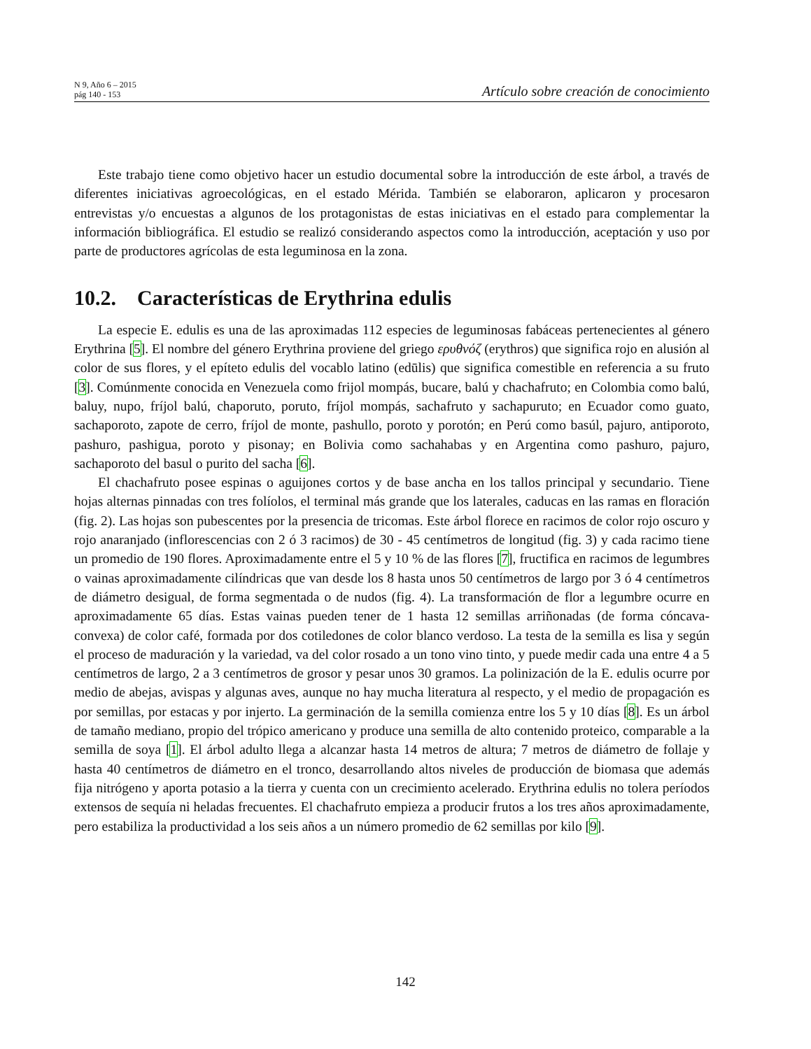N 9, Año 6 – 2015
pág 140 - 153
Artículo sobre creación de conocimiento
Este trabajo tiene como objetivo hacer un estudio documental sobre la introducción de este árbol, a través de diferentes iniciativas agroecológicas, en el estado Mérida. También se elaboraron, aplicaron y procesaron entrevistas y/o encuestas a algunos de los protagonistas de estas iniciativas en el estado para complementar la información bibliográfica. El estudio se realizó considerando aspectos como la introducción, aceptación y uso por parte de productores agrícolas de esta leguminosa en la zona.
10.2. Características de Erythrina edulis
La especie E. edulis es una de las aproximadas 112 especies de leguminosas fabáceas pertenecientes al género Erythrina [5]. El nombre del género Erythrina proviene del griego ερυθνόζ (erythros) que significa rojo en alusión al color de sus flores, y el epíteto edulis del vocablo latino (edūlis) que significa comestible en referencia a su fruto [3]. Comúnmente conocida en Venezuela como frijol mompás, bucare, balú y chachafruto; en Colombia como balú, baluy, nupo, fríjol balú, chaporuto, poruto, fríjol mompás, sachafruto y sachapuruto; en Ecuador como guato, sachaporoto, zapote de cerro, fríjol de monte, pashullo, poroto y porotón; en Perú como basúl, pajuro, antiporoto, pashuro, pashigua, poroto y pisonay; en Bolivia como sachahabas y en Argentina como pashuro, pajuro, sachaporoto del basul o purito del sacha [6].
El chachafruto posee espinas o aguijones cortos y de base ancha en los tallos principal y secundario. Tiene hojas alternas pinnadas con tres folíolos, el terminal más grande que los laterales, caducas en las ramas en floración (fig. 2). Las hojas son pubescentes por la presencia de tricomas. Este árbol florece en racimos de color rojo oscuro y rojo anaranjado (inflorescencias con 2 ó 3 racimos) de 30 - 45 centímetros de longitud (fig. 3) y cada racimo tiene un promedio de 190 flores. Aproximadamente entre el 5 y 10 % de las flores [7], fructifica en racimos de legumbres o vainas aproximadamente cilíndricas que van desde los 8 hasta unos 50 centímetros de largo por 3 ó 4 centímetros de diámetro desigual, de forma segmentada o de nudos (fig. 4). La transformación de flor a legumbre ocurre en aproximadamente 65 días. Estas vainas pueden tener de 1 hasta 12 semillas arriñonadas (de forma cóncava-convexa) de color café, formada por dos cotiledones de color blanco verdoso. La testa de la semilla es lisa y según el proceso de maduración y la variedad, va del color rosado a un tono vino tinto, y puede medir cada una entre 4 a 5 centímetros de largo, 2 a 3 centímetros de grosor y pesar unos 30 gramos. La polinización de la E. edulis ocurre por medio de abejas, avispas y algunas aves, aunque no hay mucha literatura al respecto, y el medio de propagación es por semillas, por estacas y por injerto. La germinación de la semilla comienza entre los 5 y 10 días [8]. Es un árbol de tamaño mediano, propio del trópico americano y produce una semilla de alto contenido proteico, comparable a la semilla de soya [1]. El árbol adulto llega a alcanzar hasta 14 metros de altura; 7 metros de diámetro de follaje y hasta 40 centímetros de diámetro en el tronco, desarrollando altos niveles de producción de biomasa que además fija nitrógeno y aporta potasio a la tierra y cuenta con un crecimiento acelerado. Erythrina edulis no tolera períodos extensos de sequía ni heladas frecuentes. El chachafruto empieza a producir frutos a los tres años aproximadamente, pero estabiliza la productividad a los seis años a un número promedio de 62 semillas por kilo [9].
142